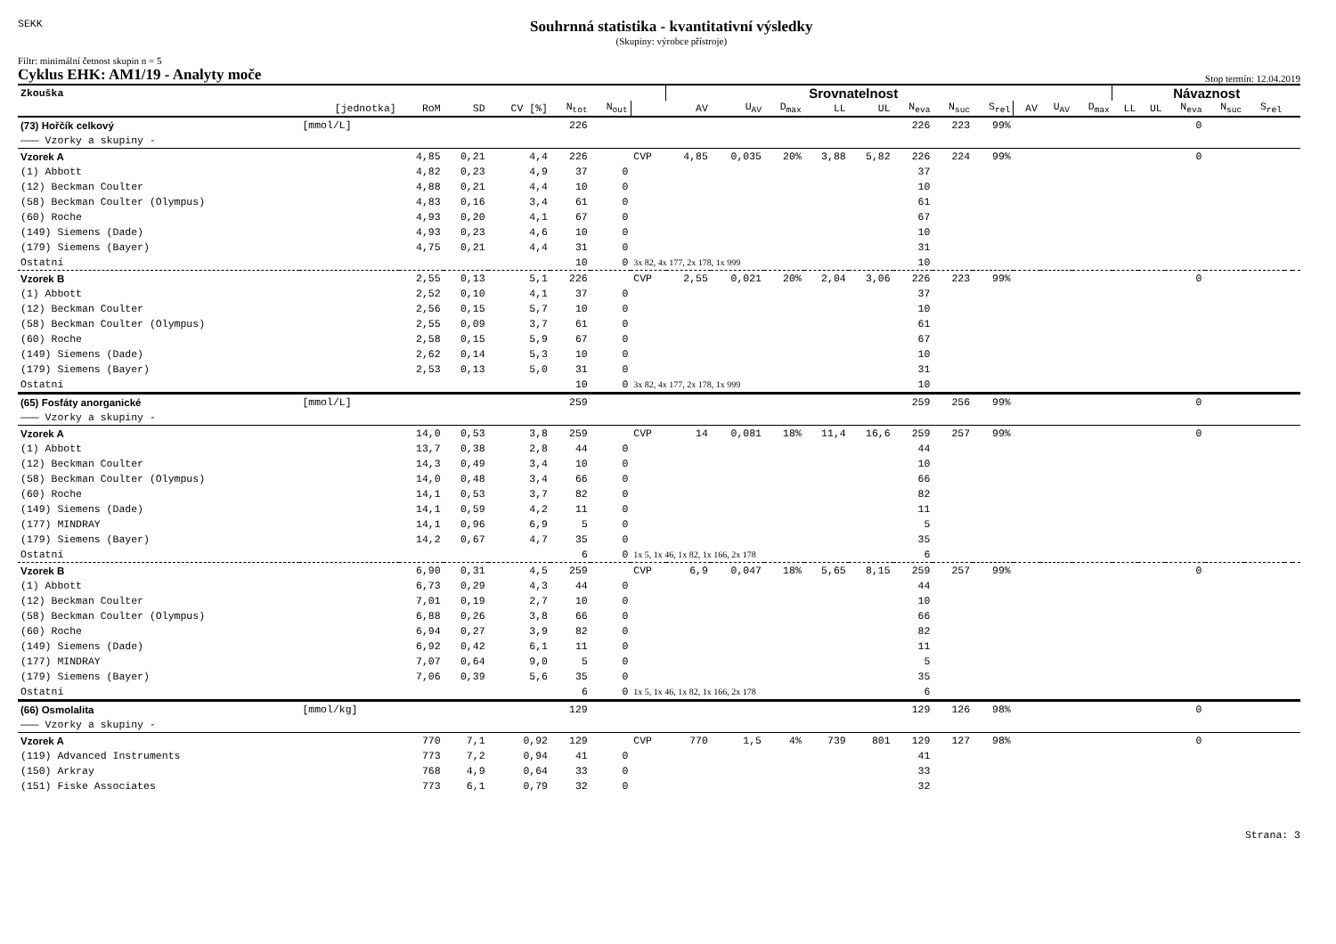SEKK
Souhrnná statistika - kvantitativní výsledky
(Skupiny: výrobce přístroje)
Filtr: minimální četnost skupin n = 5
Cyklus EHK: AM1/19 - Analyty moče Stop termín: 12.04.2019
| Zkouška | | | | | | | | Srovnatelnost | | | | | | | | | | | Návaznost | | | | | | |
| --- | --- | --- | --- | --- | --- | --- | --- | --- | --- | --- | --- | --- | --- | --- | --- | --- | --- | --- | --- | --- | --- | --- | --- | --- | --- |
| | [jednotka] | RoM | SD | CV [%] | N<sub>tot</sub> | N<sub>out</sub> | | AV | U<sub>AV</sub> | D<sub>max</sub> | LL | UL | N<sub>eva</sub> | N<sub>suc</sub> | S<sub>rel</sub> | AV | U<sub>AV</sub> | D<sub>max</sub> | LL | UL | N<sub>eva</sub> | N<sub>suc</sub> | S<sub>rel</sub> | | |
| (73) Hořčík celkový | [mmol/L] | | | | 226 | | | | | | | | 226 | 223 | 99% | | | | | | 0 | | | | |
| ——— Vzorky a skupiny - | | | | | | | | | | | | | | | | | | | | | | | | | |
| Vzorek A | | 4,85 | 0,21 | 4,4 | 226 | | CVP | 4,85 | 0,035 | 20% | 3,88 | 5,82 | 226 | 224 | 99% | | | | | | 0 | | | | |
| (1) Abbott | | 4,82 | 0,23 | 4,9 | 37 | 0 | | | | | | | 37 | | | | | | | | | | | | |
| (12) Beckman Coulter | | 4,88 | 0,21 | 4,4 | 10 | 0 | | | | | | | 10 | | | | | | | | | | | | |
| (58) Beckman Coulter (Olympus) | | 4,83 | 0,16 | 3,4 | 61 | 0 | | | | | | | 61 | | | | | | | | | | | | |
| (60) Roche | | 4,93 | 0,20 | 4,1 | 67 | 0 | | | | | | | 67 | | | | | | | | | | | | |
| (149) Siemens (Dade) | | 4,93 | 0,23 | 4,6 | 10 | 0 | | | | | | | 10 | | | | | | | | | | | | |
| (179) Siemens (Bayer) | | 4,75 | 0,21 | 4,4 | 31 | 0 | | | | | | | 31 | | | | | | | | | | | | |
| Ostatní | | | | | 10 | 0 | 3x 82, 4x 177, 2x 178, 1x 999 | | | | | | 10 | | | | | | | | | | | | |
| Vzorek B | | 2,55 | 0,13 | 5,1 | 226 | | CVP | 2,55 | 0,021 | 20% | 2,04 | 3,06 | 226 | 223 | 99% | | | | | | 0 | | | | |
| (1) Abbott | | 2,52 | 0,10 | 4,1 | 37 | 0 | | | | | | | 37 | | | | | | | | | | | | |
| (12) Beckman Coulter | | 2,56 | 0,15 | 5,7 | 10 | 0 | | | | | | | 10 | | | | | | | | | | | | |
| (58) Beckman Coulter (Olympus) | | 2,55 | 0,09 | 3,7 | 61 | 0 | | | | | | | 61 | | | | | | | | | | | | |
| (60) Roche | | 2,58 | 0,15 | 5,9 | 67 | 0 | | | | | | | 67 | | | | | | | | | | | | |
| (149) Siemens (Dade) | | 2,62 | 0,14 | 5,3 | 10 | 0 | | | | | | | 10 | | | | | | | | | | | | |
| (179) Siemens (Bayer) | | 2,53 | 0,13 | 5,0 | 31 | 0 | | | | | | | 31 | | | | | | | | | | | | |
| Ostatní | | | | | 10 | 0 | 3x 82, 4x 177, 2x 178, 1x 999 | | | | | | 10 | | | | | | | | | | | | |
| (65) Fosfáty anorganické | [mmol/L] | | | | 259 | | | | | | | | 259 | 256 | 99% | | | | | | 0 | | | | |
| ——— Vzorky a skupiny - | | | | | | | | | | | | | | | | | | | | | | | | | |
| Vzorek A | | 14,0 | 0,53 | 3,8 | 259 | | CVP | 14 | 0,081 | 18% | 11,4 | 16,6 | 259 | 257 | 99% | | | | | | 0 | | | | |
| (1) Abbott | | 13,7 | 0,38 | 2,8 | 44 | 0 | | | | | | | 44 | | | | | | | | | | | | |
| (12) Beckman Coulter | | 14,3 | 0,49 | 3,4 | 10 | 0 | | | | | | | 10 | | | | | | | | | | | | |
| (58) Beckman Coulter (Olympus) | | 14,0 | 0,48 | 3,4 | 66 | 0 | | | | | | | 66 | | | | | | | | | | | | |
| (60) Roche | | 14,1 | 0,53 | 3,7 | 82 | 0 | | | | | | | 82 | | | | | | | | | | | | |
| (149) Siemens (Dade) | | 14,1 | 0,59 | 4,2 | 11 | 0 | | | | | | | 11 | | | | | | | | | | | | |
| (177) MINDRAY | | 14,1 | 0,96 | 6,9 | 5 | 0 | | | | | | | 5 | | | | | | | | | | | | |
| (179) Siemens (Bayer) | | 14,2 | 0,67 | 4,7 | 35 | 0 | | | | | | | 35 | | | | | | | | | | | | |
| Ostatní | | | | | 6 | 0 | 1x 5, 1x 46, 1x 82, 1x 166, 2x 178 | | | | | | 6 | | | | | | | | | | | | |
| Vzorek B | | 6,90 | 0,31 | 4,5 | 259 | | CVP | 6,9 | 0,047 | 18% | 5,65 | 8,15 | 259 | 257 | 99% | | | | | | 0 | | | | |
| (1) Abbott | | 6,73 | 0,29 | 4,3 | 44 | 0 | | | | | | | 44 | | | | | | | | | | | | |
| (12) Beckman Coulter | | 7,01 | 0,19 | 2,7 | 10 | 0 | | | | | | | 10 | | | | | | | | | | | | |
| (58) Beckman Coulter (Olympus) | | 6,88 | 0,26 | 3,8 | 66 | 0 | | | | | | | 66 | | | | | | | | | | | | |
| (60) Roche | | 6,94 | 0,27 | 3,9 | 82 | 0 | | | | | | | 82 | | | | | | | | | | | | |
| (149) Siemens (Dade) | | 6,92 | 0,42 | 6,1 | 11 | 0 | | | | | | | 11 | | | | | | | | | | | | |
| (177) MINDRAY | | 7,07 | 0,64 | 9,0 | 5 | 0 | | | | | | | 5 | | | | | | | | | | | | |
| (179) Siemens (Bayer) | | 7,06 | 0,39 | 5,6 | 35 | 0 | | | | | | | 35 | | | | | | | | | | | | |
| Ostatní | | | | | 6 | 0 | 1x 5, 1x 46, 1x 82, 1x 166, 2x 178 | | | | | | 6 | | | | | | | | | | | | |
| (66) Osmolalita | [mmol/kg] | | | | 129 | | | | | | | | 129 | 126 | 98% | | | | | | 0 | | | | |
| ——— Vzorky a skupiny - | | | | | | | | | | | | | | | | | | | | | | | | | |
| Vzorek A | | 770 | 7,1 | 0,92 | 129 | | CVP | 770 | 1,5 | 4% | 739 | 801 | 129 | 127 | 98% | | | | | | 0 | | | | |
| (119) Advanced Instruments | | 773 | 7,2 | 0,94 | 41 | 0 | | | | | | | 41 | | | | | | | | | | | | |
| (150) Arkray | | 768 | 4,9 | 0,64 | 33 | 0 | | | | | | | 33 | | | | | | | | | | | | |
| (151) Fiske Associates | | 773 | 6,1 | 0,79 | 32 | 0 | | | | | | | 32 | | | | | | | | | | | | |
Strana: 3